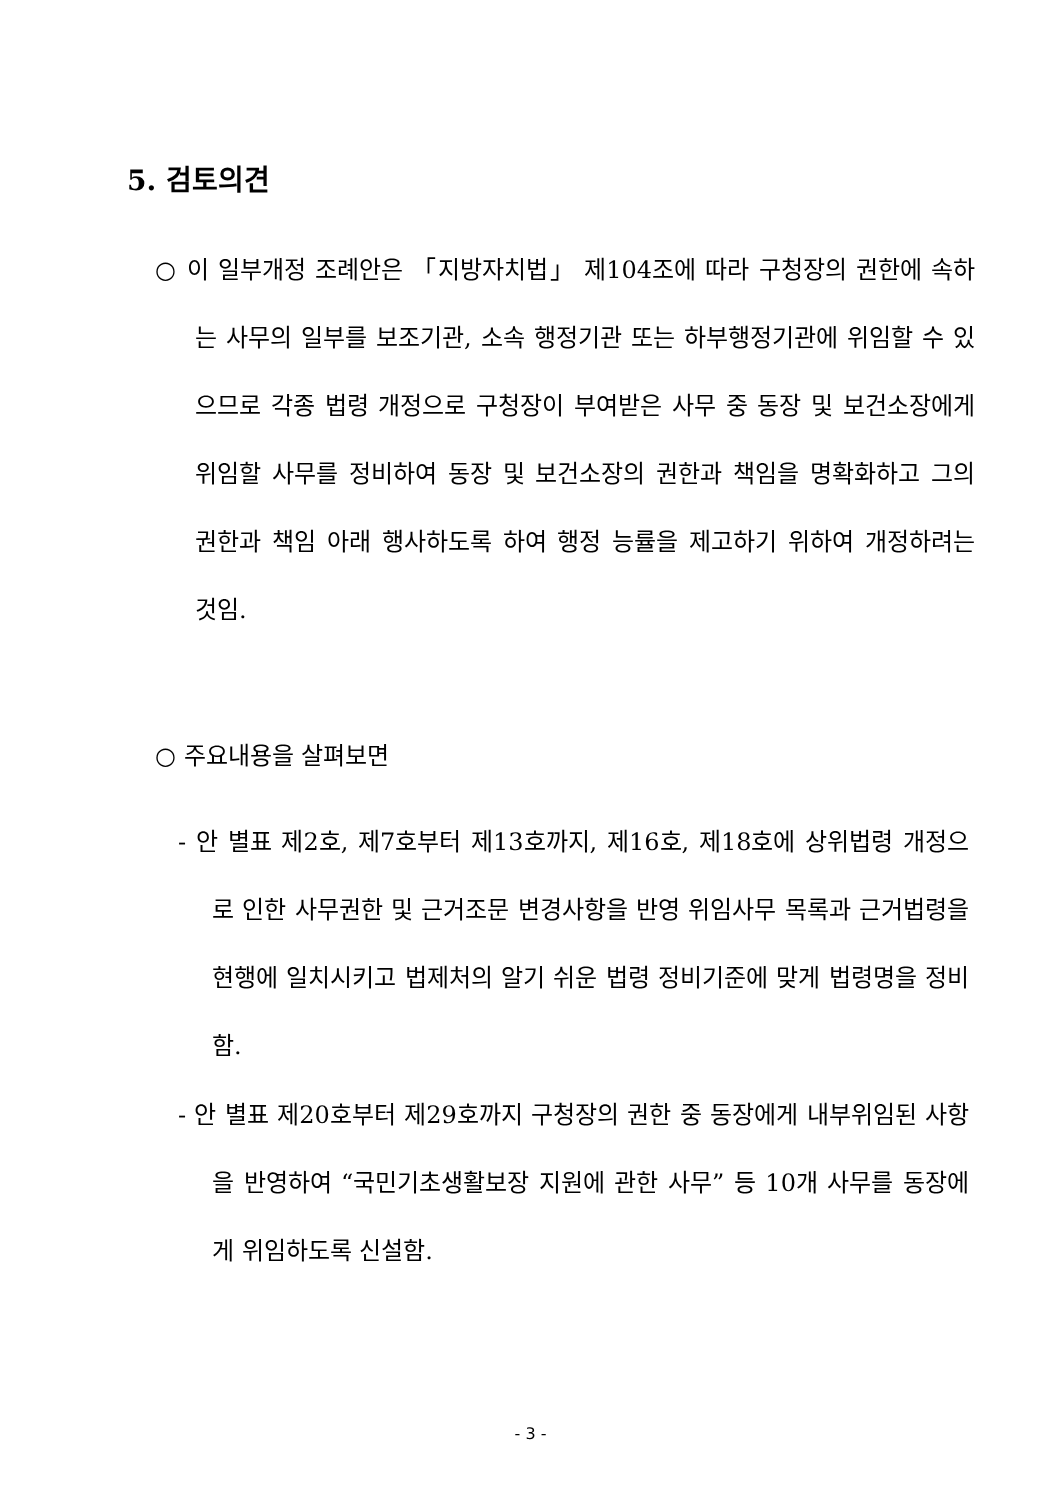5. 검토의견
○ 이 일부개정 조례안은 「지방자치법」 제104조에 따라 구청장의 권한에 속하는 사무의 일부를 보조기관, 소속 행정기관 또는 하부행정기관에 위임할 수 있으므로 각종 법령 개정으로 구청장이 부여받은 사무 중 동장 및 보건소장에게 위임할 사무를 정비하여 동장 및 보건소장의 권한과 책임을 명확화하고 그의 권한과 책임 아래 행사하도록 하여 행정 능률을 제고하기 위하여 개정하려는 것임.
○ 주요내용을 살펴보면
- 안 별표 제2호, 제7호부터 제13호까지, 제16호, 제18호에 상위법령 개정으로 인한 사무권한 및 근거조문 변경사항을 반영 위임사무 목록과 근거법령을 현행에 일치시키고 법제처의 알기 쉬운 법령 정비기준에 맞게 법령명을 정비함.
- 안 별표 제20호부터 제29호까지 구청장의 권한 중 동장에게 내부위임된 사항을 반영하여 “국민기초생활보장 지원에 관한 사무” 등 10개 사무를 동장에게 위임하도록 신설함.
- 3 -